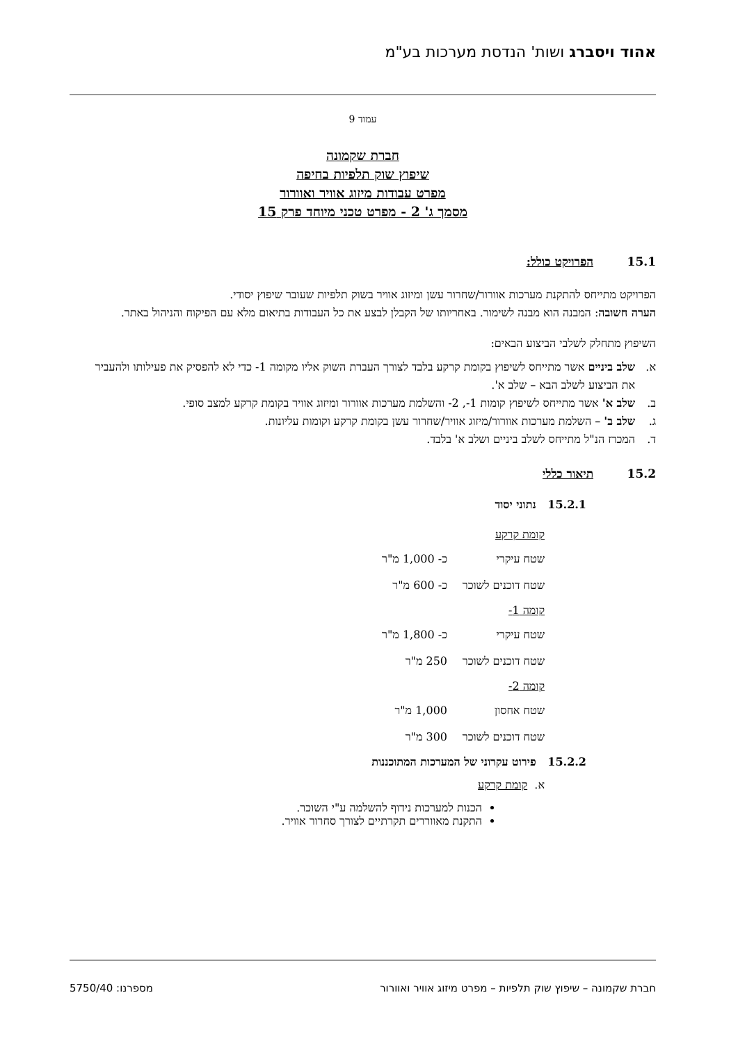אהוד ויסברג ושות' הנדסת מערכות בע"מ
עמוד 9
חברת שקמונה
שיפוץ שוק תלפיות בחיפה
מפרט עבודות מיזוג אוויר ואוורור
מסמך ג' 2 - מפרט טכני מיוחד פרק 15
15.1 הפרויקט כולל:
הפרויקט מתייחס להתקנת מערכות אוורור/שחרור עשן ומיזוג אוויר בשוק תלפיות שעובר שיפוץ יסודי.
הערה חשובה: המבנה הוא מבנה לשימור. באחריותו של הקבלן לבצע את כל העבודות בתיאום מלא עם הפיקוח והניהול באתר.
השיפוץ מתחלק לשלבי הביצוע הבאים:
א. שלב ביניים אשר מתייחס לשיפוץ בקומת קרקע בלבד לצורך העברת השוק אליו מקומה 1- כדי לא להפסיק את פעילותו ולהעביר את הביצוע לשלב הבא – שלב א'.
ב. שלב א' אשר מתייחס לשיפוץ קומות 1-, 2- והשלמת מערכות אוורור ומיזוג אוויר בקומת קרקע למצב סופי.
ג. שלב ב' – השלמת מערכות אוורור/מיזוג אוויר/שחרור עשן בקומת קרקע וקומות עליונות.
ד. המכרז הנ"ל מתייחס לשלב ביניים ושלב א' בלבד.
15.2 תיאור כללי
15.2.1 נתוני יסוד
קומת קרקע
שטח עיקרי כ- 1,000 מ"ר
שטח דוכנים לשוכר כ- 600 מ"ר
קומה 1-
שטח עיקרי כ- 1,800 מ"ר
שטח דוכנים לשוכר 250 מ"ר
קומה 2-
שטח אחסון 1,000 מ"ר
שטח דוכנים לשוכר 300 מ"ר
15.2.2 פירוט עקרוני של המערכות המתוכננות
א. קומת קרקע
הכנות למערכות נידוף להשלמה ע"י השוכר.
התקנת מאווררים תקרתיים לצורך סחרור אוויר.
חברת שקמונה – שיפוץ שוק תלפיות – מפרט מיזוג אוויר ואוורור מספרנו: 5750/40